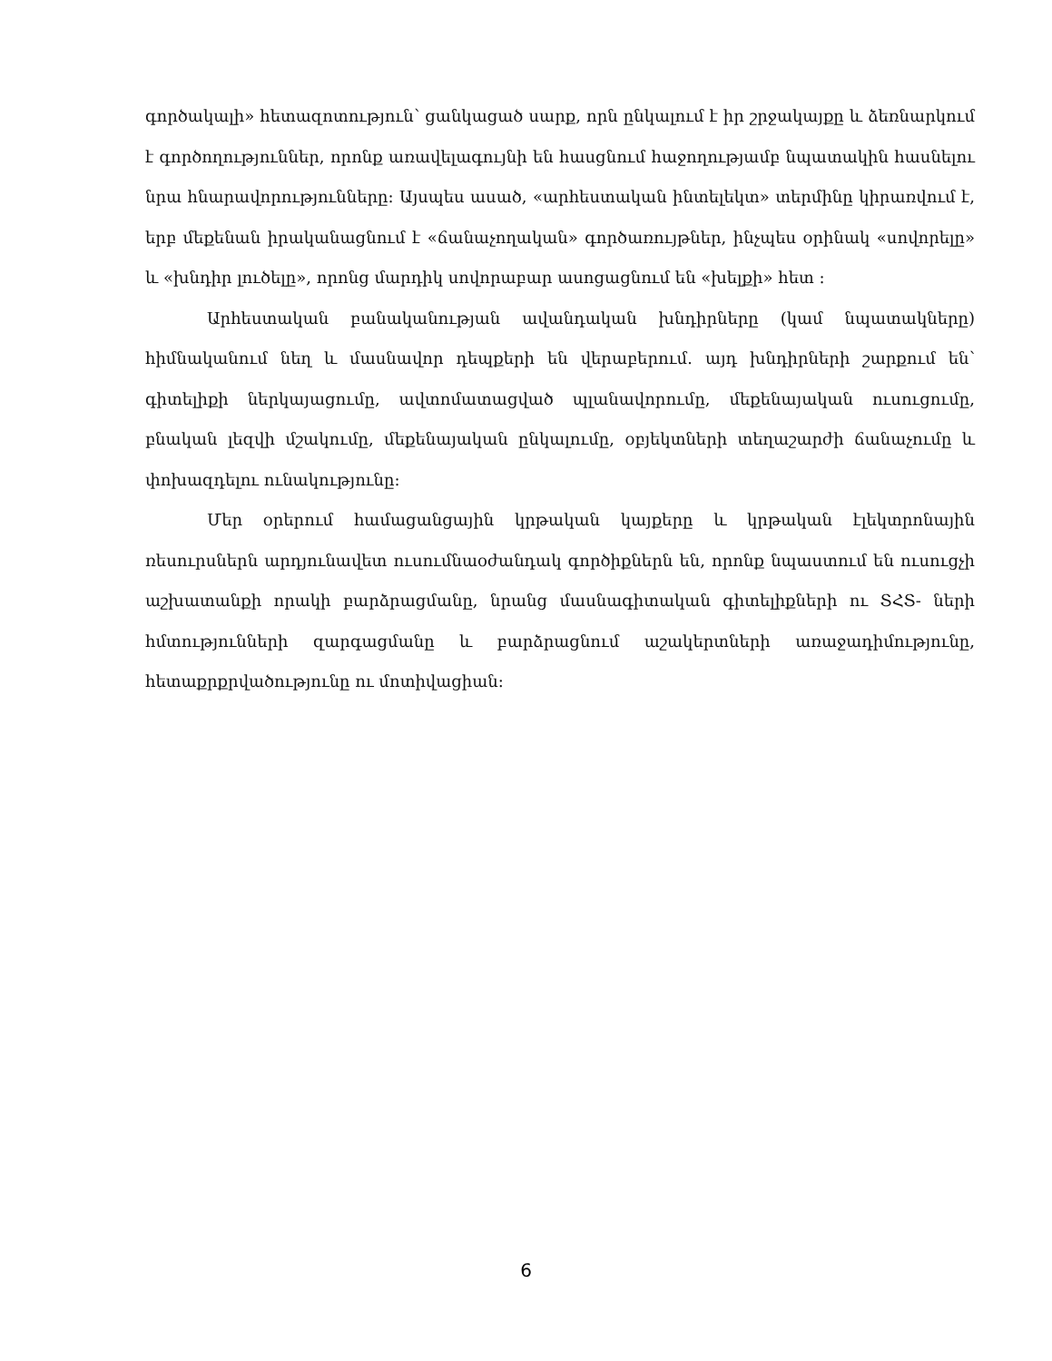գործակալի» հետազոտություն՝ ցանկացած սարք, որն ընկալում է իր շրջակայքը և ձեռնարկում է գործողություններ, որոնք առավելագույնի են հասցնում հաջողությամբ նպատակին հասնելու նրա հնարավորությունները։ Այսպես ասած, «արհեստական ինտելեկտ» տերմինը կիրառվում է, երբ մեքենան իրականացնում է «ճանաչողական» գործառույթներ, ինչպես օրինակ «սովորելը» և «խնդիր լուծելը», որոնց մարդիկ սովորաբար ասոցացնում են «խելքի» հետ ։
Արհեստական բանականության ավանդական խնդիրները (կամ նպատակները) հիմնականում նեղ և մասնավոր դեպքերի են վերաբերում․ այդ խնդիրների շարքում են՝ գիտելիքի ներկայացումը, ավտոմատացված պլանավորումը, մեքենայական ուսուցումը, բնական լեզվի մշակումը, մեքենայական ընկալումը, օբյեկտների տեղաշարժի ճանաչումը և փոխազդելու ունակությունը:
Մեր օրերում համացանցային կրթական կայքերը և կրթական էլեկտրոնային ռեսուրսներն արդյունավետ ուսումնաօժանդակ գործիքներն են, որոնք նպաստում են ուսուցչի աշխատանքի որակի բարձրացմանը, նրանց մասնագիտական գիտելիքների ու ՏՀՏ- ների հմտությունների զարգացմանը և բարձրացնում աշակերտների առաջադիմությունը, հետաքրքրվածությունը ու մոտիվացիան:
6